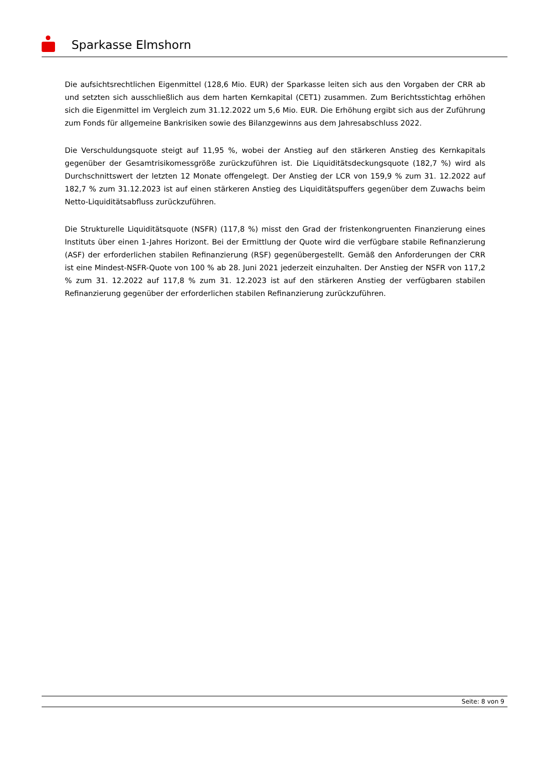Sparkasse Elmshorn
Die aufsichtsrechtlichen Eigenmittel (128,6 Mio. EUR) der Sparkasse leiten sich aus den Vorgaben der CRR ab und setzten sich ausschließlich aus dem harten Kernkapital (CET1) zusammen. Zum Berichtsstichtag erhöhen sich die Eigenmittel im Vergleich zum 31.12.2022 um 5,6 Mio. EUR. Die Erhöhung ergibt sich aus der Zuführung zum Fonds für allgemeine Bankrisiken sowie des Bilanzgewinns aus dem Jahresabschluss 2022.
Die Verschuldungsquote steigt auf 11,95 %, wobei der Anstieg auf den stärkeren Anstieg des Kernkapitals gegenüber der Gesamtrisikomessgröße zurückzuführen ist. Die Liquiditätsdeckungsquote (182,7 %) wird als Durchschnittswert der letzten 12 Monate offengelegt. Der Anstieg der LCR von 159,9 % zum 31. 12.2022 auf 182,7 % zum 31.12.2023 ist auf einen stärkeren Anstieg des Liquiditätspuffers gegenüber dem Zuwachs beim Netto-Liquiditätsabfluss zurückzuführen.
Die Strukturelle Liquiditätsquote (NSFR) (117,8 %) misst den Grad der fristenkongruenten Finanzierung eines Instituts über einen 1-Jahres Horizont. Bei der Ermittlung der Quote wird die verfügbare stabile Refinanzierung (ASF) der erforderlichen stabilen Refinanzierung (RSF) gegenübergestellt. Gemäß den Anforderungen der CRR ist eine Mindest-NSFR-Quote von 100 % ab 28. Juni 2021 jederzeit einzuhalten. Der Anstieg der NSFR von 117,2 % zum 31. 12.2022 auf 117,8 % zum 31. 12.2023 ist auf den stärkeren Anstieg der verfügbaren stabilen Refinanzierung gegenüber der erforderlichen stabilen Refinanzierung zurückzuführen.
Seite: 8 von 9